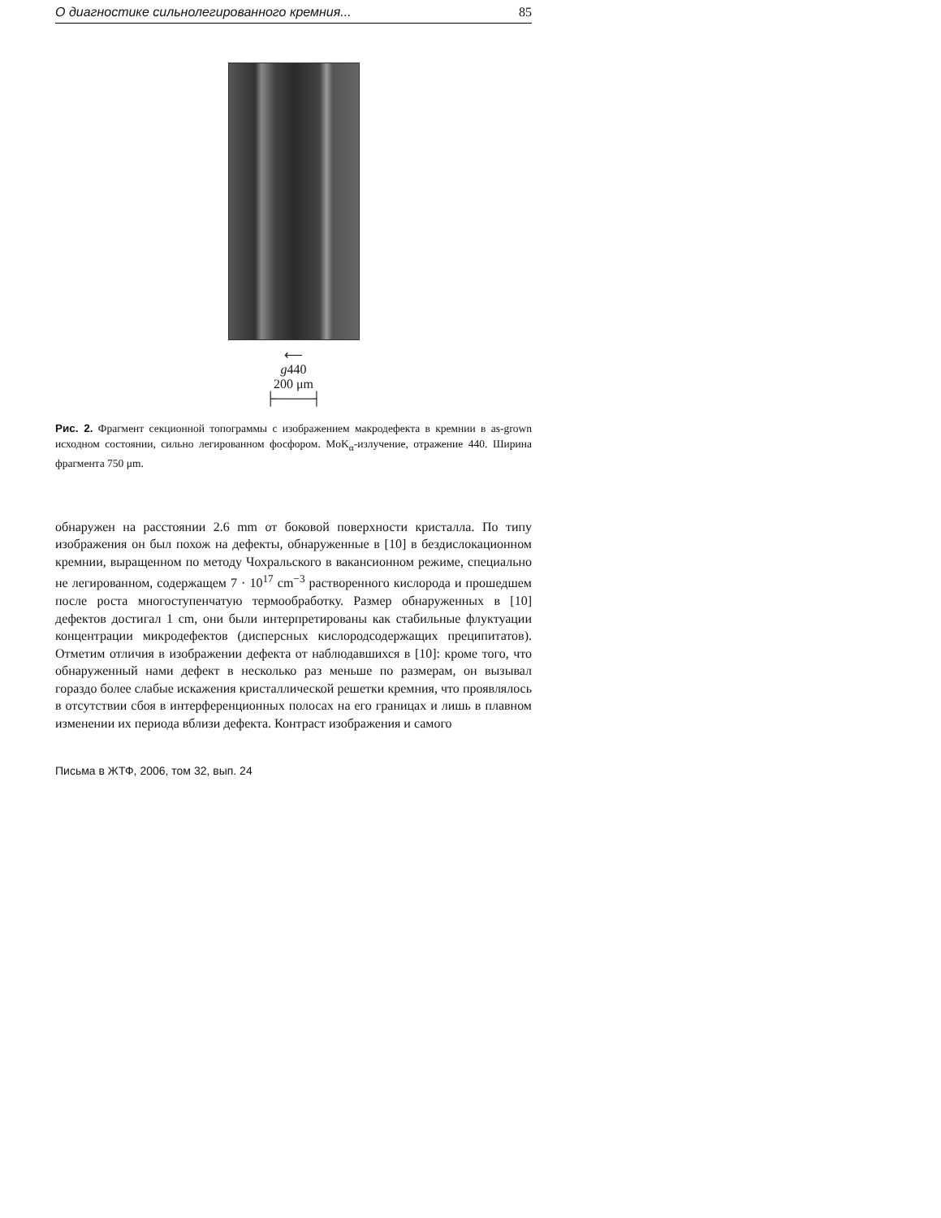О диагностике сильнолегированного кремния... 85
⟵
g440
200 μm
├────┤
Рис. 2. Фрагмент секционной топограммы с изображением макродефекта в кремнии в as-grown исходном состоянии, сильно легированном фосфором. MoK<sub>α</sub>-излучение, отражение 440. Ширина фрагмента 750 μm.
обнаружен на расстоянии 2.6 mm от боковой поверхности кристалла. По типу изображения он был похож на дефекты, обнаруженные в [10] в бездислокационном кремнии, выращенном по методу Чохральского в вакансионном режиме, специально не легированном, содержащем 7 · 10<sup>17</sup> cm<sup>−3</sup> растворенного кислорода и прошедшем после роста многоступенчатую термообработку. Размер обнаруженных в [10] дефектов достигал 1 cm, они были интерпретированы как стабильные флуктуации концентрации микродефектов (дисперсных кислородсодержащих преципитатов). Отметим отличия в изображении дефекта от наблюдавшихся в [10]: кроме того, что обнаруженный нами дефект в несколько раз меньше по размерам, он вызывал гораздо более слабые искажения кристаллической решетки кремния, что проявлялось в отсутствии сбоя в интерференционных полосах на его границах и лишь в плавном изменении их периода вблизи дефекта. Контраст изображения и самого
Письма в ЖТФ, 2006, том 32, вып. 24